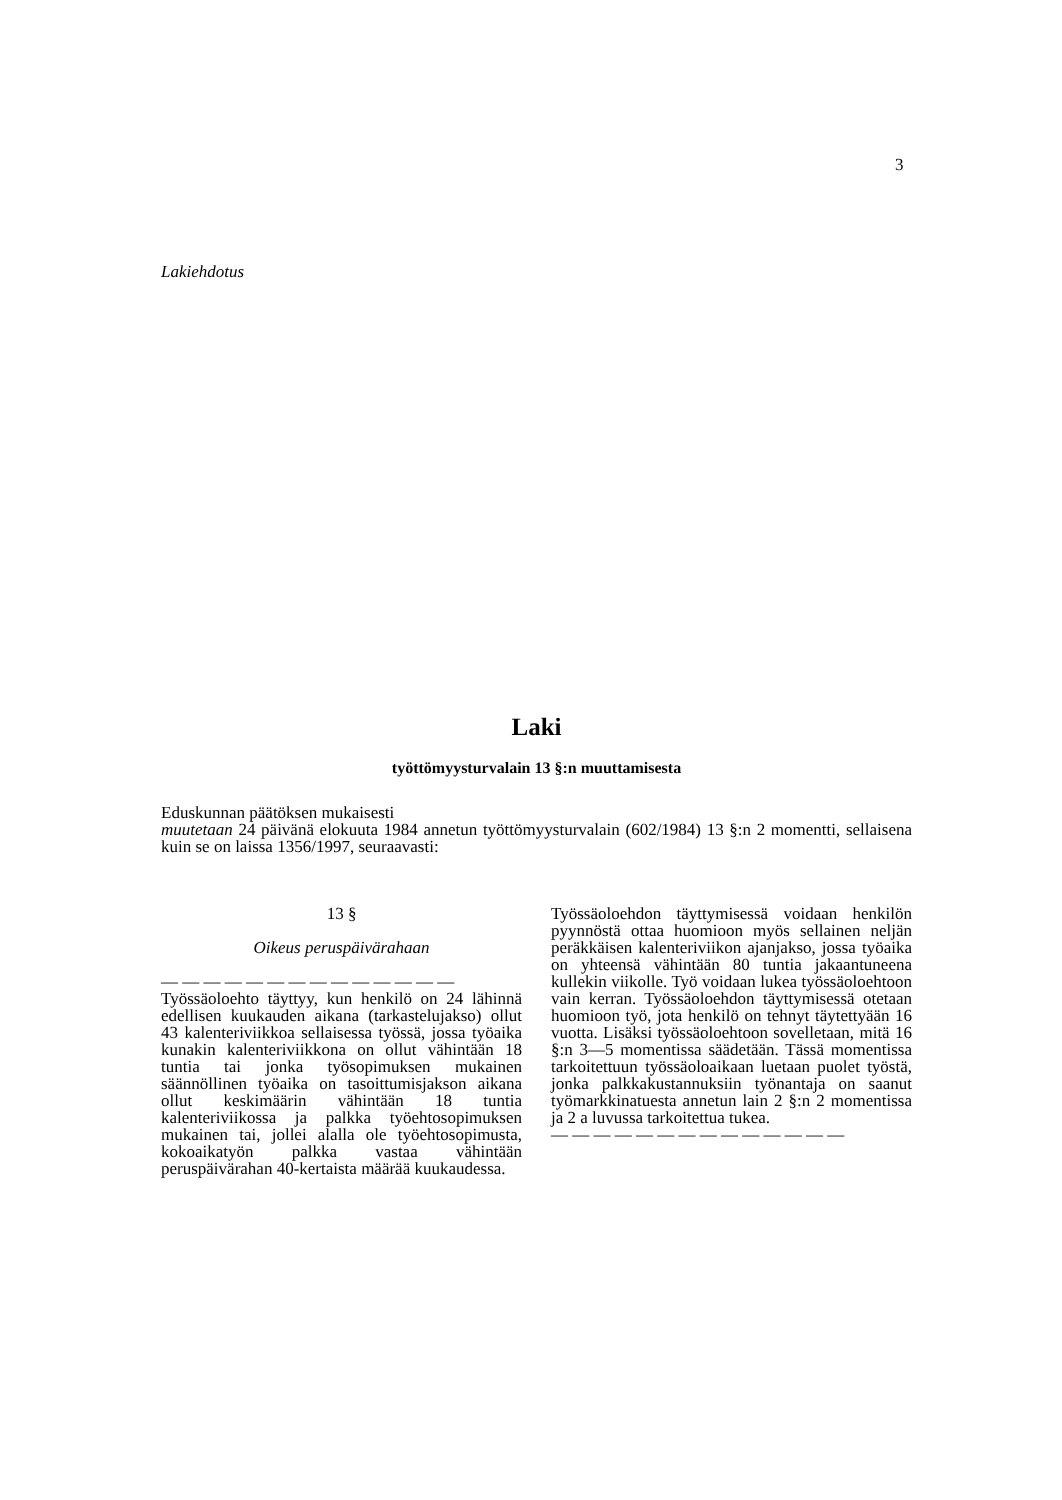3
Lakiehdotus
Laki
työttömyysturvalain 13 §:n muuttamisesta
Eduskunnan päätöksen mukaisesti
muutetaan 24 päivänä elokuuta 1984 annetun työttömyysturvalain (602/1984) 13 §:n 2 momentti, sellaisena kuin se on laissa 1356/1997, seuraavasti:
13 §
Oikeus peruspäivärahaan
— — — — — — — — — — — — — —
Työssäoloehto täyttyy, kun henkilö on 24 lähinnä edellisen kuukauden aikana (tarkastelujakso) ollut 43 kalenteriviikkoa sellaisessa työssä, jossa työaika kunakin kalenteriviikkona on ollut vähintään 18 tuntia tai jonka työsopimuksen mukainen säännöllinen työaika on tasoittumisjakson aikana ollut keskimäärin vähintään 18 tuntia kalenteriviikossa ja palkka työehtosopimuksen mukainen tai, jollei alalla ole työehtosopimusta, kokoaikatyön palkka vastaa vähintään peruspäivärahan 40-kertaista määrää kuukaudessa.
Työssäoloehdon täyttymisessä voidaan henkilön pyynnöstä ottaa huomioon myös sellainen neljän peräkkäisen kalenteriviikon ajanjakso, jossa työaika on yhteensä vähintään 80 tuntia jakaantuneena kullekin viikolle. Työ voidaan lukea työssäoloehtoon vain kerran. Työssäoloehdon täyttymisessä otetaan huomioon työ, jota henkilö on tehnyt täytettyään 16 vuotta. Lisäksi työssäoloehtoon sovelletaan, mitä 16 §:n 3—5 momentissa säädetään. Tässä momentissa tarkoitettuun työssäoloaikaan luetaan puolet työstä, jonka palkkakustannuksiin työnantaja on saanut työmarkkinatuesta annetun lain 2 §:n 2 momentissa ja 2 a luvussa tarkoitettua tukea.
— — — — — — — — — — — — — —